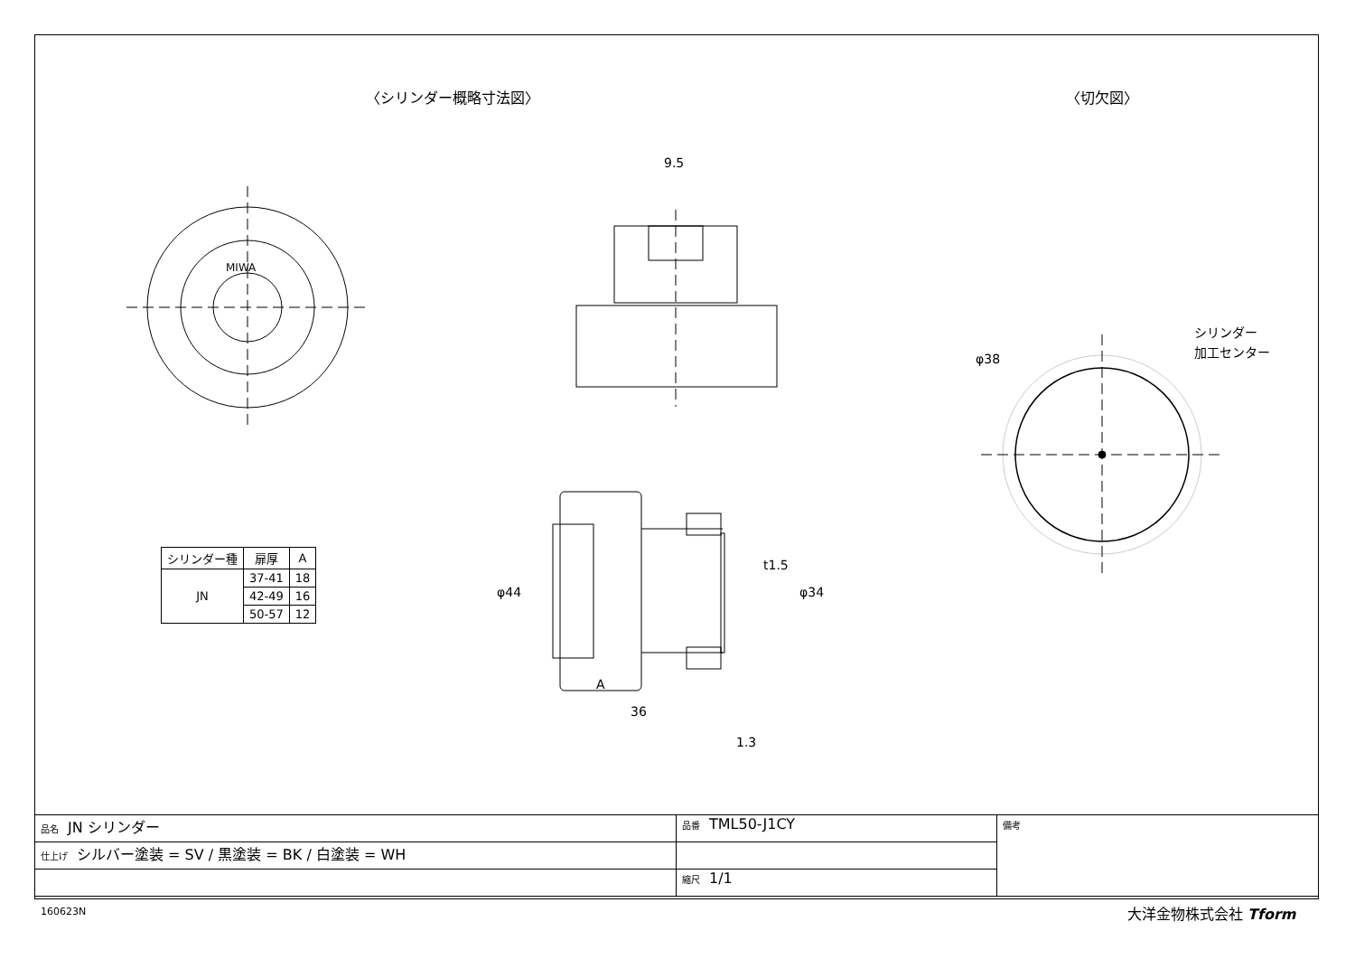〈シリンダー概略寸法図〉 〈切欠図〉
MIWA
9.5
36
A
1.3
φ44
φ34
t1.5
φ38
シリンダー
加工センター
| シリンダー種 | 扉厚 | A |
| --- | --- | --- |
| JN | 37-41 | 18 |
| | 42-49 | 16 |
| | 50-57 | 12 |
| 品名 JN シリンダー | 品番 TML50-J1CY | 備考 |
| 仕上げ シルバー塗装 = SV / 黒塗装 = BK / 白塗装 = WH | | |
| | 縮尺 1/1 | |
160623N 大洋金物株式会社 Tform